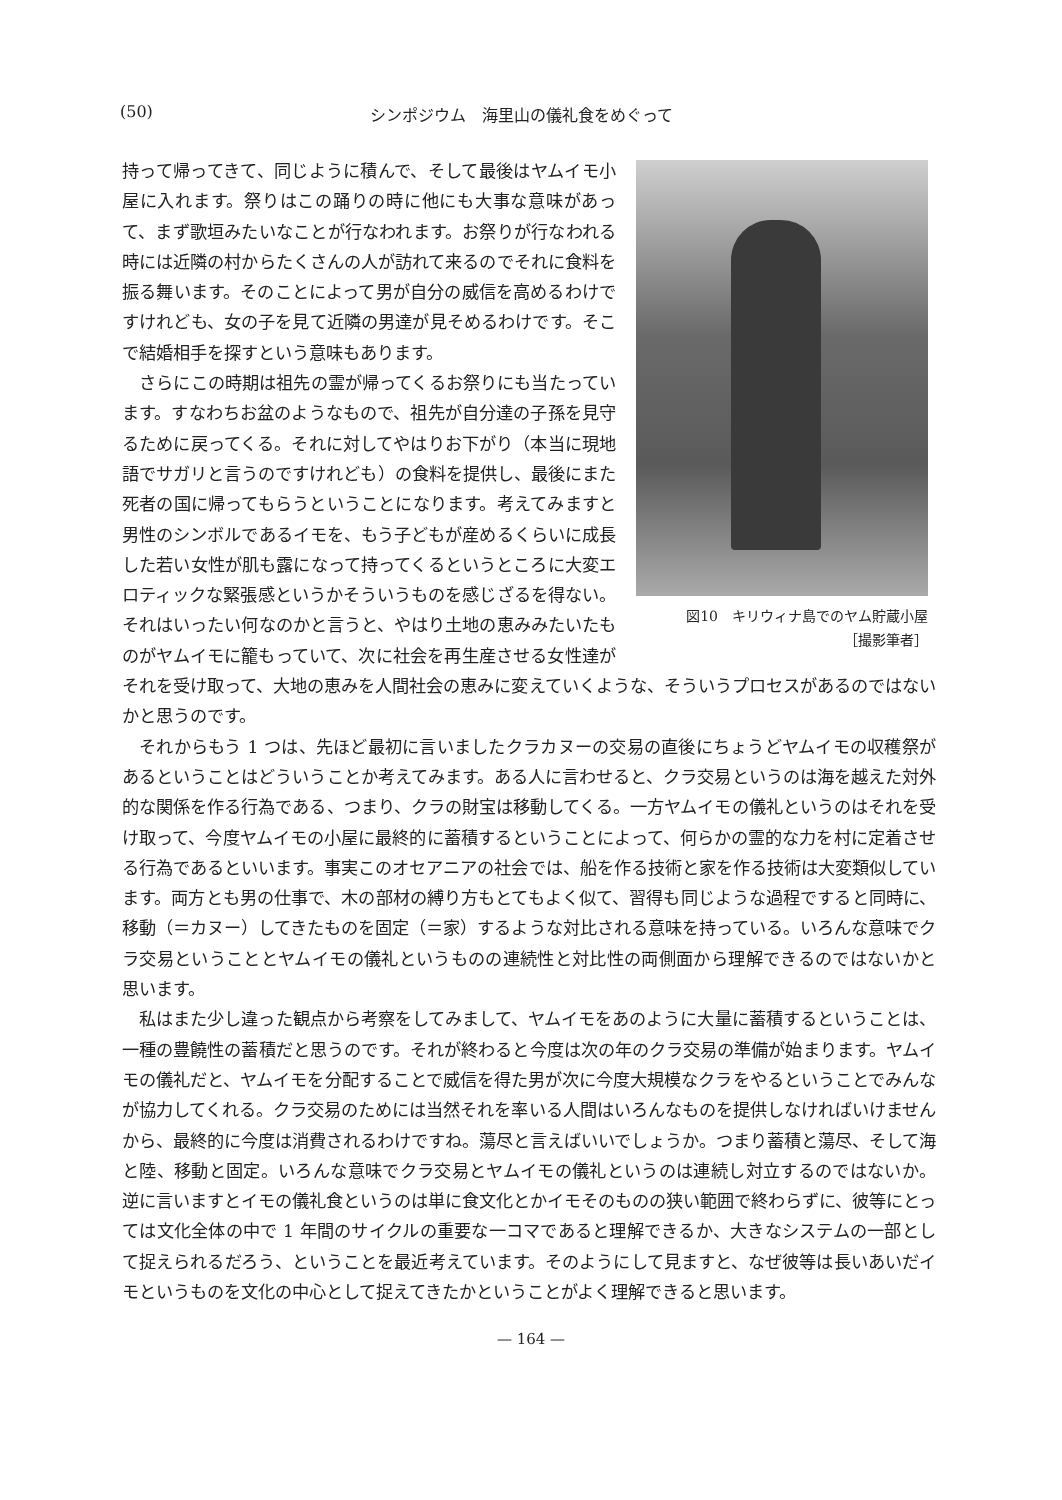(50) シンポジウム　海里山の儀礼食をめぐって
図10　キリウィナ島でのヤム貯蔵小屋
［撮影筆者］
持って帰ってきて、同じように積んで、そして最後はヤムイモ小屋に入れます。祭りはこの踊りの時に他にも大事な意味があって、まず歌垣みたいなことが行なわれます。お祭りが行なわれる時には近隣の村からたくさんの人が訪れて来るのでそれに食料を振る舞います。そのことによって男が自分の威信を高めるわけですけれども、女の子を見て近隣の男達が見そめるわけです。そこで結婚相手を探すという意味もあります。
さらにこの時期は祖先の霊が帰ってくるお祭りにも当たっています。すなわちお盆のようなもので、祖先が自分達の子孫を見守るために戻ってくる。それに対してやはりお下がり（本当に現地語でサガリと言うのですけれども）の食料を提供し、最後にまた死者の国に帰ってもらうということになります。考えてみますと男性のシンボルであるイモを、もう子どもが産めるくらいに成長した若い女性が肌も露になって持ってくるというところに大変エロティックな緊張感というかそういうものを感じざるを得ない。それはいったい何なのかと言うと、やはり土地の恵みみたいたものがヤムイモに籠もっていて、次に社会を再生産させる女性達がそれを受け取って、大地の恵みを人間社会の恵みに変えていくような、そういうプロセスがあるのではないかと思うのです。
それからもう 1 つは、先ほど最初に言いましたクラカヌーの交易の直後にちょうどヤムイモの収穫祭があるということはどういうことか考えてみます。ある人に言わせると、クラ交易というのは海を越えた対外的な関係を作る行為である、つまり、クラの財宝は移動してくる。一方ヤムイモの儀礼というのはそれを受け取って、今度ヤムイモの小屋に最終的に蓄積するということによって、何らかの霊的な力を村に定着させる行為であるといいます。事実このオセアニアの社会では、船を作る技術と家を作る技術は大変類似しています。両方とも男の仕事で、木の部材の縛り方もとてもよく似て、習得も同じような過程ですると同時に、移動（＝カヌー）してきたものを固定（＝家）するような対比される意味を持っている。いろんな意味でクラ交易ということとヤムイモの儀礼というものの連続性と対比性の両側面から理解できるのではないかと思います。
私はまた少し違った観点から考察をしてみまして、ヤムイモをあのように大量に蓄積するということは、一種の豊饒性の蓄積だと思うのです。それが終わると今度は次の年のクラ交易の準備が始まります。ヤムイモの儀礼だと、ヤムイモを分配することで威信を得た男が次に今度大規模なクラをやるということでみんなが協力してくれる。クラ交易のためには当然それを率いる人間はいろんなものを提供しなければいけませんから、最終的に今度は消費されるわけですね。蕩尽と言えばいいでしょうか。つまり蓄積と蕩尽、そして海と陸、移動と固定。いろんな意味でクラ交易とヤムイモの儀礼というのは連続し対立するのではないか。逆に言いますとイモの儀礼食というのは単に食文化とかイモそのものの狭い範囲で終わらずに、彼等にとっては文化全体の中で 1 年間のサイクルの重要な一コマであると理解できるか、大きなシステムの一部として捉えられるだろう、ということを最近考えています。そのようにして見ますと、なぜ彼等は長いあいだイモというものを文化の中心として捉えてきたかということがよく理解できると思います。
— 164 —